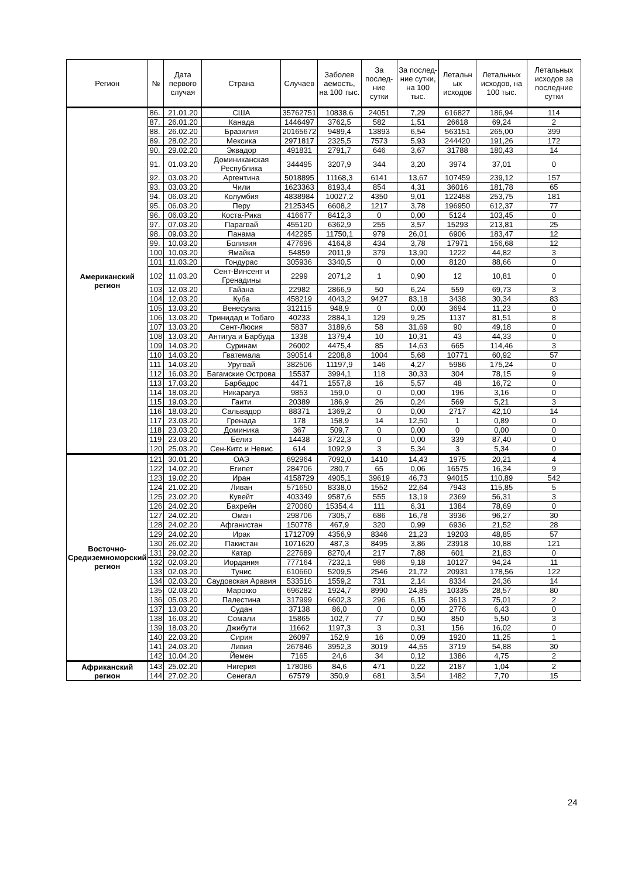| Регион | № | Дата первого случая | Страна | Случаев | Заболев аемость, на 100 тыс. | За послед-ние сутки | За послед-ние сутки, на 100 тыс. | Летальн ых исходов | Летальных исходов, на 100 тыс. | Летальных исходов за последние сутки |
| --- | --- | --- | --- | --- | --- | --- | --- | --- | --- | --- |
| Американский регион | 86. | 21.01.20 | США | 35762751 | 10838,6 | 24051 | 7,29 | 616827 | 186,94 | 114 |
| | 87. | 26.01.20 | Канада | 1446497 | 3762,5 | 582 | 1,51 | 26618 | 69,24 | 2 |
| | 88. | 26.02.20 | Бразилия | 20165672 | 9489,4 | 13893 | 6,54 | 563151 | 265,00 | 399 |
| | 89. | 28.02.20 | Мексика | 2971817 | 2325,5 | 7573 | 5,93 | 244420 | 191,26 | 172 |
| | 90. | 29.02.20 | Эквадор | 491831 | 2791,7 | 646 | 3,67 | 31788 | 180,43 | 14 |
| | 91. | 01.03.20 | Доминиканская Республика | 344495 | 3207,9 | 344 | 3,20 | 3974 | 37,01 | 0 |
| | 92. | 03.03.20 | Аргентина | 5018895 | 11168,3 | 6141 | 13,67 | 107459 | 239,12 | 157 |
| | 93. | 03.03.20 | Чили | 1623363 | 8193,4 | 854 | 4,31 | 36016 | 181,78 | 65 |
| | 94. | 06.03.20 | Колумбия | 4838984 | 10027,2 | 4350 | 9,01 | 122458 | 253,75 | 181 |
| | 95. | 06.03.20 | Перу | 2125345 | 6608,2 | 1217 | 3,78 | 196950 | 612,37 | 77 |
| | 96. | 06.03.20 | Коста-Рика | 416677 | 8412,3 | 0 | 0,00 | 5124 | 103,45 | 0 |
| | 97. | 07.03.20 | Парагвай | 455120 | 6362,9 | 255 | 3,57 | 15293 | 213,81 | 25 |
| | 98. | 09.03.20 | Панама | 442295 | 11750,1 | 979 | 26,01 | 6906 | 183,47 | 12 |
| | 99. | 10.03.20 | Боливия | 477696 | 4164,8 | 434 | 3,78 | 17971 | 156,68 | 12 |
| | 100 | 10.03.20 | Ямайка | 54859 | 2011,9 | 379 | 13,90 | 1222 | 44,82 | 3 |
| | 101 | 11.03.20 | Гондурас | 305936 | 3340,5 | 0 | 0,00 | 8120 | 88,66 | 0 |
| | 102 | 11.03.20 | Сент-Винсент и Гренадины | 2299 | 2071,2 | 1 | 0,90 | 12 | 10,81 | 0 |
| | 103 | 12.03.20 | Гайана | 22982 | 2866,9 | 50 | 6,24 | 559 | 69,73 | 3 |
| | 104 | 12.03.20 | Куба | 458219 | 4043,2 | 9427 | 83,18 | 3438 | 30,34 | 83 |
| | 105 | 13.03.20 | Венесуэла | 312115 | 948,9 | 0 | 0,00 | 3694 | 11,23 | 0 |
| | 106 | 13.03.20 | Тринидад и Тобаго | 40233 | 2884,1 | 129 | 9,25 | 1137 | 81,51 | 8 |
| | 107 | 13.03.20 | Сент-Люсия | 5837 | 3189,6 | 58 | 31,69 | 90 | 49,18 | 0 |
| | 108 | 13.03.20 | Антигуа и Барбуда | 1338 | 1379,4 | 10 | 10,31 | 43 | 44,33 | 0 |
| | 109 | 14.03.20 | Суринам | 26002 | 4475,4 | 85 | 14,63 | 665 | 114,46 | 3 |
| | 110 | 14.03.20 | Гватемала | 390514 | 2208,8 | 1004 | 5,68 | 10771 | 60,92 | 57 |
| | 111 | 14.03.20 | Уругвай | 382506 | 11197,9 | 146 | 4,27 | 5986 | 175,24 | 0 |
| | 112 | 16.03.20 | Багамские Острова | 15537 | 3994,1 | 118 | 30,33 | 304 | 78,15 | 9 |
| | 113 | 17.03.20 | Барбадос | 4471 | 1557,8 | 16 | 5,57 | 48 | 16,72 | 0 |
| | 114 | 18.03.20 | Никарагуа | 9853 | 159,0 | 0 | 0,00 | 196 | 3,16 | 0 |
| | 115 | 19.03.20 | Гаити | 20389 | 186,9 | 26 | 0,24 | 569 | 5,21 | 3 |
| | 116 | 18.03.20 | Сальвадор | 88371 | 1369,2 | 0 | 0,00 | 2717 | 42,10 | 14 |
| | 117 | 23.03.20 | Гренада | 178 | 158,9 | 14 | 12,50 | 1 | 0,89 | 0 |
| | 118 | 23.03.20 | Доминика | 367 | 509,7 | 0 | 0,00 | 0 | 0,00 | 0 |
| | 119 | 23.03.20 | Белиз | 14438 | 3722,3 | 0 | 0,00 | 339 | 87,40 | 0 |
| | 120 | 25.03.20 | Сен-Китс и Невис | 614 | 1092,9 | 3 | 5,34 | 3 | 5,34 | 0 |
| Восточно-Средиземноморский регион | 121 | 30.01.20 | ОАЭ | 692964 | 7092,0 | 1410 | 14,43 | 1975 | 20,21 | 4 |
| | 122 | 14.02.20 | Египет | 284706 | 280,7 | 65 | 0,06 | 16575 | 16,34 | 9 |
| | 123 | 19.02.20 | Иран | 4158729 | 4905,1 | 39619 | 46,73 | 94015 | 110,89 | 542 |
| | 124 | 21.02.20 | Ливан | 571650 | 8338,0 | 1552 | 22,64 | 7943 | 115,85 | 5 |
| | 125 | 23.02.20 | Кувейт | 403349 | 9587,6 | 555 | 13,19 | 2369 | 56,31 | 3 |
| | 126 | 24.02.20 | Бахрейн | 270060 | 15354,4 | 111 | 6,31 | 1384 | 78,69 | 0 |
| | 127 | 24.02.20 | Оман | 298706 | 7305,7 | 686 | 16,78 | 3936 | 96,27 | 30 |
| | 128 | 24.02.20 | Афганистан | 150778 | 467,9 | 320 | 0,99 | 6936 | 21,52 | 28 |
| | 129 | 24.02.20 | Ирак | 1712709 | 4356,9 | 8346 | 21,23 | 19203 | 48,85 | 57 |
| | 130 | 26.02.20 | Пакистан | 1071620 | 487,3 | 8495 | 3,86 | 23918 | 10,88 | 121 |
| | 131 | 29.02.20 | Катар | 227689 | 8270,4 | 217 | 7,88 | 601 | 21,83 | 0 |
| | 132 | 02.03.20 | Иордания | 777164 | 7232,1 | 986 | 9,18 | 10127 | 94,24 | 11 |
| | 133 | 02.03.20 | Тунис | 610660 | 5209,5 | 2546 | 21,72 | 20931 | 178,56 | 122 |
| | 134 | 02.03.20 | Саудовская Аравия | 533516 | 1559,2 | 731 | 2,14 | 8334 | 24,36 | 14 |
| | 135 | 02.03.20 | Марокко | 696282 | 1924,7 | 8990 | 24,85 | 10335 | 28,57 | 80 |
| | 136 | 05.03.20 | Палестина | 317999 | 6602,3 | 296 | 6,15 | 3613 | 75,01 | 2 |
| | 137 | 13.03.20 | Судан | 37138 | 86,0 | 0 | 0,00 | 2776 | 6,43 | 0 |
| | 138 | 16.03.20 | Сомали | 15865 | 102,7 | 77 | 0,50 | 850 | 5,50 | 3 |
| | 139 | 18.03.20 | Джибути | 11662 | 1197,3 | 3 | 0,31 | 156 | 16,02 | 0 |
| | 140 | 22.03.20 | Сирия | 26097 | 152,9 | 16 | 0,09 | 1920 | 11,25 | 1 |
| | 141 | 24.03.20 | Ливия | 267846 | 3952,3 | 3019 | 44,55 | 3719 | 54,88 | 30 |
| | 142 | 10.04.20 | Йемен | 7165 | 24,6 | 34 | 0,12 | 1386 | 4,75 | 2 |
| Африканский регион | 143 | 25.02.20 | Нигерия | 178086 | 84,6 | 471 | 0,22 | 2187 | 1,04 | 2 |
| | 144 | 27.02.20 | Сенегал | 67579 | 350,9 | 681 | 3,54 | 1482 | 7,70 | 15 |
24